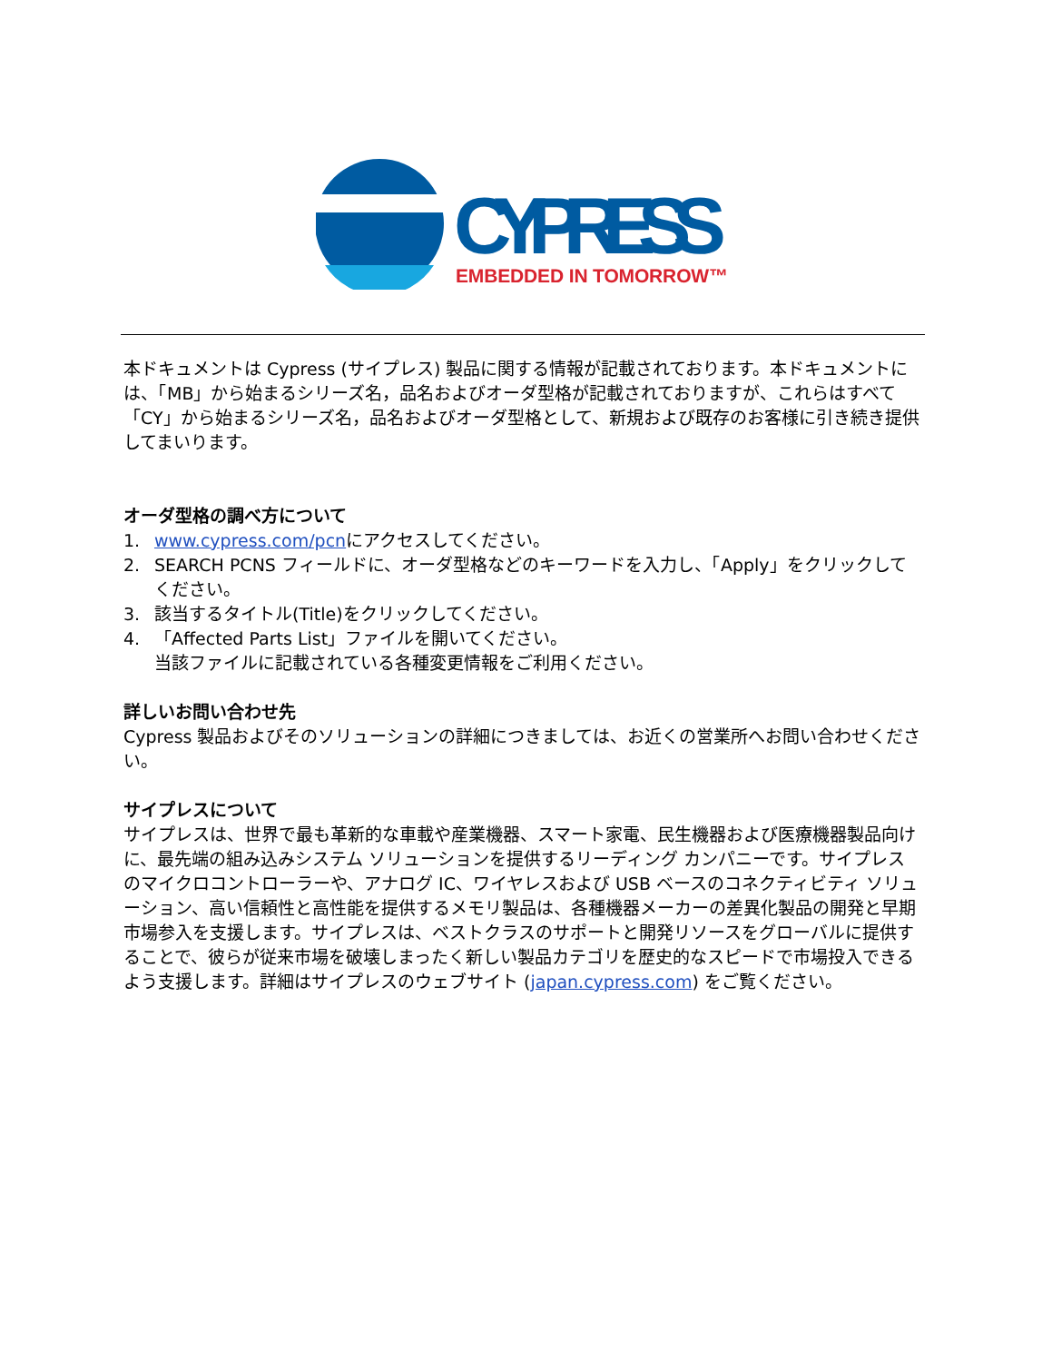CYPRESS
EMBEDDED IN TOMORROW™
本ドキュメントは Cypress (サイプレス) 製品に関する情報が記載されております。本ドキュメントには、「MB」から始まるシリーズ名，品名およびオーダ型格が記載されておりますが、これらはすべて「CY」から始まるシリーズ名，品名およびオーダ型格として、新規および既存のお客様に引き続き提供してまいります。
オーダ型格の調べ方について
1. www.cypress.com/pcnにアクセスしてください。
2. SEARCH PCNS フィールドに、オーダ型格などのキーワードを入力し、「Apply」をクリックしてください。
3. 該当するタイトル(Title)をクリックしてください。
4. 「Affected Parts List」ファイルを開いてください。
当該ファイルに記載されている各種変更情報をご利用ください。
詳しいお問い合わせ先
Cypress 製品およびそのソリューションの詳細につきましては、お近くの営業所へお問い合わせください。
サイプレスについて
サイプレスは、世界で最も革新的な車載や産業機器、スマート家電、民生機器および医療機器製品向けに、最先端の組み込みシステム ソリューションを提供するリーディング カンパニーです。サイプレスのマイクロコントローラーや、アナログ IC、ワイヤレスおよび USB ベースのコネクティビティ ソリューション、高い信頼性と高性能を提供するメモリ製品は、各種機器メーカーの差異化製品の開発と早期市場参入を支援します。サイプレスは、ベストクラスのサポートと開発リソースをグローバルに提供することで、彼らが従来市場を破壊しまったく新しい製品カテゴリを歴史的なスピードで市場投入できるよう支援します。詳細はサイプレスのウェブサイト (japan.cypress.com) をご覧ください。